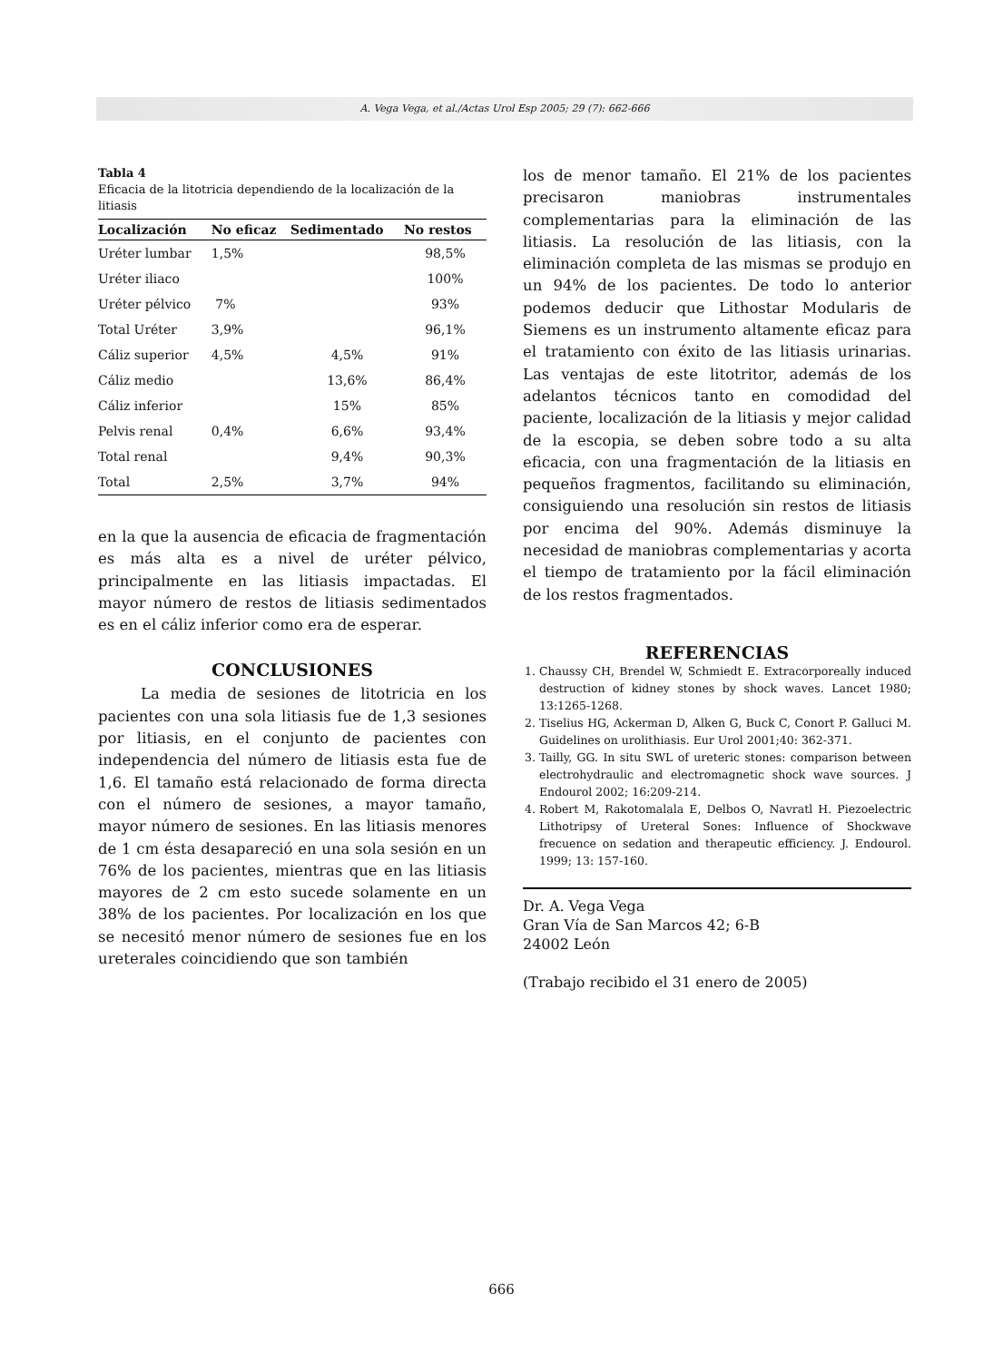A. Vega Vega, et al./Actas Urol Esp 2005; 29 (7): 662-666
Tabla 4
Eficacia de la litotricia dependiendo de la localización de la litiasis
| Localización | No eficaz | Sedimentado | No restos |
| --- | --- | --- | --- |
| Uréter lumbar | 1,5% | | 98,5% |
| Uréter iliaco | | | 100% |
| Uréter pélvico | 7% | | 93% |
| Total Uréter | 3,9% | | 96,1% |
| Cáliz superior | 4,5% | 4,5% | 91% |
| Cáliz medio | | 13,6% | 86,4% |
| Cáliz inferior | | 15% | 85% |
| Pelvis renal | 0,4% | 6,6% | 93,4% |
| Total renal | | 9,4% | 90,3% |
| Total | 2,5% | 3,7% | 94% |
en la que la ausencia de eficacia de fragmentación es más alta es a nivel de uréter pélvico, principalmente en las litiasis impactadas. El mayor número de restos de litiasis sedimentados es en el cáliz inferior como era de esperar.
CONCLUSIONES
La media de sesiones de litotricia en los pacientes con una sola litiasis fue de 1,3 sesiones por litiasis, en el conjunto de pacientes con independencia del número de litiasis esta fue de 1,6. El tamaño está relacionado de forma directa con el número de sesiones, a mayor tamaño, mayor número de sesiones. En las litiasis menores de 1 cm ésta desapareció en una sola sesión en un 76% de los pacientes, mientras que en las litiasis mayores de 2 cm esto sucede solamente en un 38% de los pacientes. Por localización en los que se necesitó menor número de sesiones fue en los ureterales coincidiendo que son también
los de menor tamaño. El 21% de los pacientes precisaron maniobras instrumentales complementarias para la eliminación de las litiasis. La resolución de las litiasis, con la eliminación completa de las mismas se produjo en un 94% de los pacientes. De todo lo anterior podemos deducir que Lithostar Modularis de Siemens es un instrumento altamente eficaz para el tratamiento con éxito de las litiasis urinarias. Las ventajas de este litotritor, además de los adelantos técnicos tanto en comodidad del paciente, localización de la litiasis y mejor calidad de la escopia, se deben sobre todo a su alta eficacia, con una fragmentación de la litiasis en pequeños fragmentos, facilitando su eliminación, consiguiendo una resolución sin restos de litiasis por encima del 90%. Además disminuye la necesidad de maniobras complementarias y acorta el tiempo de tratamiento por la fácil eliminación de los restos fragmentados.
REFERENCIAS
1. Chaussy CH, Brendel W, Schmiedt E. Extracorporeally induced destruction of kidney stones by shock waves. Lancet 1980; 13:1265-1268.
2. Tiselius HG, Ackerman D, Alken G, Buck C, Conort P. Galluci M. Guidelines on urolithiasis. Eur Urol 2001;40: 362-371.
3. Tailly, GG. In situ SWL of ureteric stones: comparison between electrohydraulic and electromagnetic shock wave sources. J Endourol 2002; 16:209-214.
4. Robert M, Rakotomalala E, Delbos O, Navratl H. Piezoelectric Lithotripsy of Ureteral Sones: Influence of Shockwave frecuence on sedation and therapeutic efficiency. J. Endourol. 1999; 13: 157-160.
Dr. A. Vega Vega
Gran Vía de San Marcos 42; 6-B
24002 León
(Trabajo recibido el 31 enero de 2005)
666